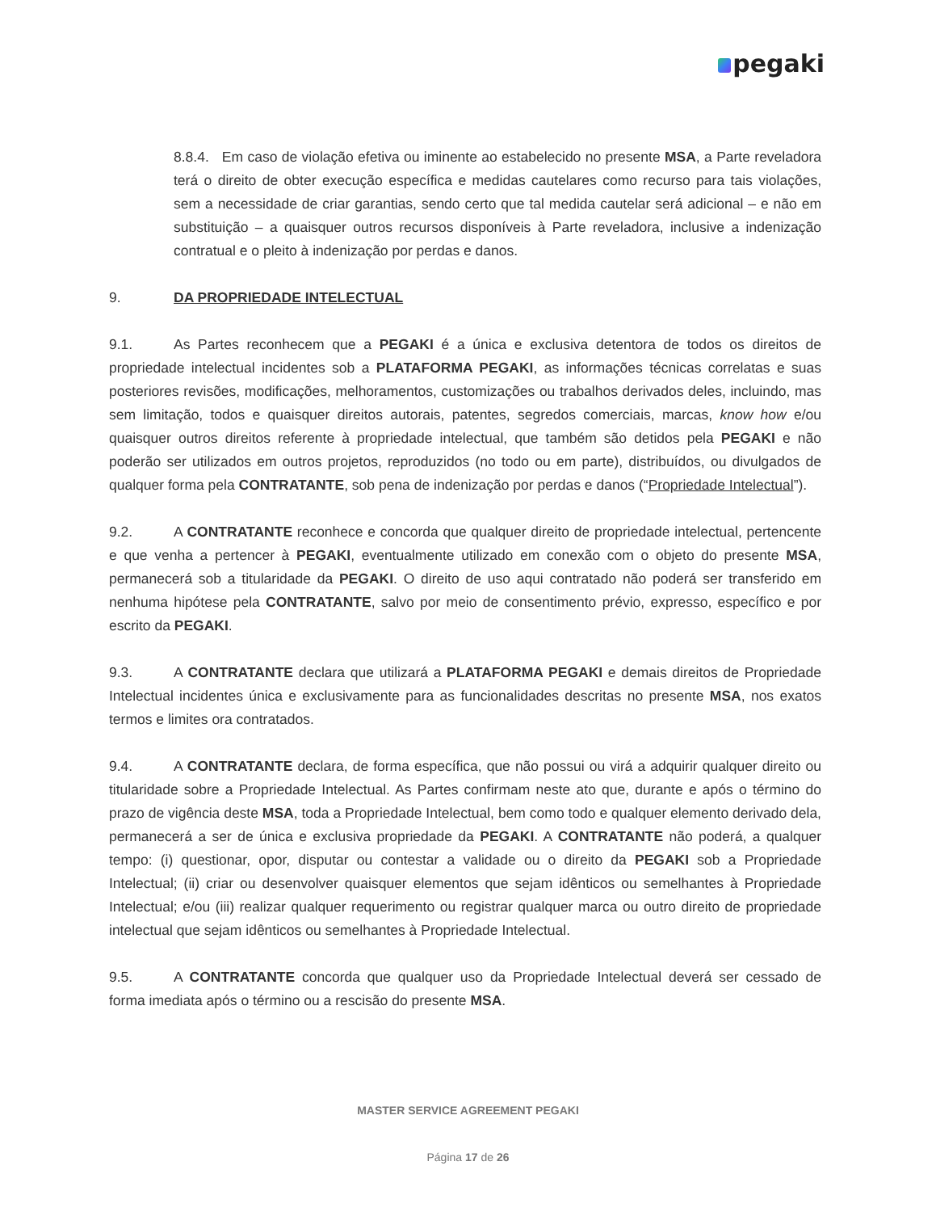pegaki
8.8.4. Em caso de violação efetiva ou iminente ao estabelecido no presente MSA, a Parte reveladora terá o direito de obter execução específica e medidas cautelares como recurso para tais violações, sem a necessidade de criar garantias, sendo certo que tal medida cautelar será adicional – e não em substituição – a quaisquer outros recursos disponíveis à Parte reveladora, inclusive a indenização contratual e o pleito à indenização por perdas e danos.
9. DA PROPRIEDADE INTELECTUAL
9.1. As Partes reconhecem que a PEGAKI é a única e exclusiva detentora de todos os direitos de propriedade intelectual incidentes sob a PLATAFORMA PEGAKI, as informações técnicas correlatas e suas posteriores revisões, modificações, melhoramentos, customizações ou trabalhos derivados deles, incluindo, mas sem limitação, todos e quaisquer direitos autorais, patentes, segredos comerciais, marcas, know how e/ou quaisquer outros direitos referente à propriedade intelectual, que também são detidos pela PEGAKI e não poderão ser utilizados em outros projetos, reproduzidos (no todo ou em parte), distribuídos, ou divulgados de qualquer forma pela CONTRATANTE, sob pena de indenização por perdas e danos (“Propriedade Intelectual”).
9.2. A CONTRATANTE reconhece e concorda que qualquer direito de propriedade intelectual, pertencente e que venha a pertencer à PEGAKI, eventualmente utilizado em conexão com o objeto do presente MSA, permanecerá sob a titularidade da PEGAKI. O direito de uso aqui contratado não poderá ser transferido em nenhuma hipótese pela CONTRATANTE, salvo por meio de consentimento prévio, expresso, específico e por escrito da PEGAKI.
9.3. A CONTRATANTE declara que utilizará a PLATAFORMA PEGAKI e demais direitos de Propriedade Intelectual incidentes única e exclusivamente para as funcionalidades descritas no presente MSA, nos exatos termos e limites ora contratados.
9.4. A CONTRATANTE declara, de forma específica, que não possui ou virá a adquirir qualquer direito ou titularidade sobre a Propriedade Intelectual. As Partes confirmam neste ato que, durante e após o término do prazo de vigência deste MSA, toda a Propriedade Intelectual, bem como todo e qualquer elemento derivado dela, permanecerá a ser de única e exclusiva propriedade da PEGAKI. A CONTRATANTE não poderá, a qualquer tempo: (i) questionar, opor, disputar ou contestar a validade ou o direito da PEGAKI sob a Propriedade Intelectual; (ii) criar ou desenvolver quaisquer elementos que sejam idênticos ou semelhantes à Propriedade Intelectual; e/ou (iii) realizar qualquer requerimento ou registrar qualquer marca ou outro direito de propriedade intelectual que sejam idênticos ou semelhantes à Propriedade Intelectual.
9.5. A CONTRATANTE concorda que qualquer uso da Propriedade Intelectual deverá ser cessado de forma imediata após o término ou a rescisão do presente MSA.
MASTER SERVICE AGREEMENT PEGAKI
Página 17 de 26